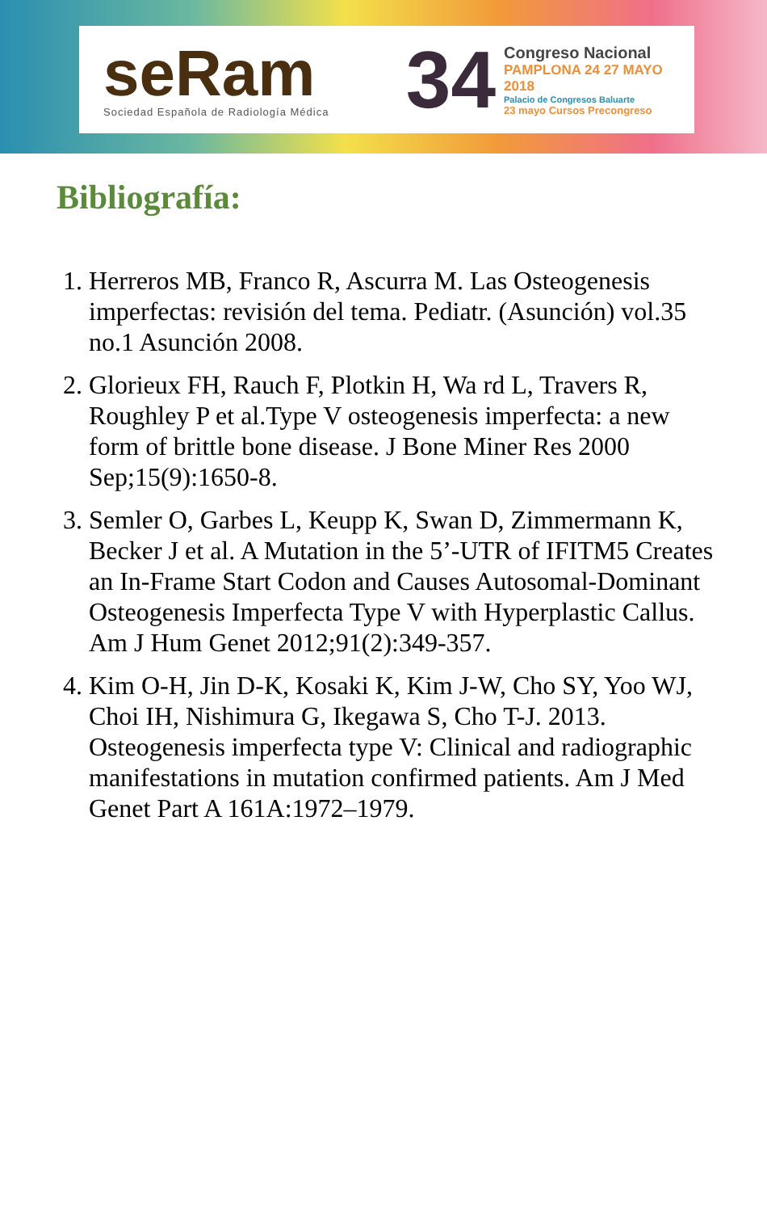seRam
Sociedad Española de Radiología Médica
34
Congreso Nacional
PAMPLONA 24 27 MAYO 2018
Palacio de Congresos Baluarte
23 mayo Cursos Precongreso
Bibliografía:
1. Herreros MB, Franco R, Ascurra M. Las Osteogenesis imperfectas: revisión del tema. Pediatr. (Asunción) vol.35 no.1 Asunción 2008.
2. Glorieux FH, Rauch F, Plotkin H, Wa rd L, Travers R, Roughley P et al.Type V osteogenesis imperfecta: a new form of brittle bone disease. J Bone Miner Res 2000 Sep;15(9):1650-8.
3. Semler O, Garbes L, Keupp K, Swan D, Zimmermann K, Becker J et al. A Mutation in the 5’-UTR of IFITM5 Creates an In-Frame Start Codon and Causes Autosomal-Dominant Osteogenesis Imperfecta Type V with Hyperplastic Callus. Am J Hum Genet 2012;91(2):349-357.
4. Kim O-H, Jin D-K, Kosaki K, Kim J-W, Cho SY, Yoo WJ, Choi IH, Nishimura G, Ikegawa S, Cho T-J. 2013. Osteogenesis imperfecta type V: Clinical and radiographic manifestations in mutation confirmed patients. Am J Med Genet Part A 161A:1972–1979.